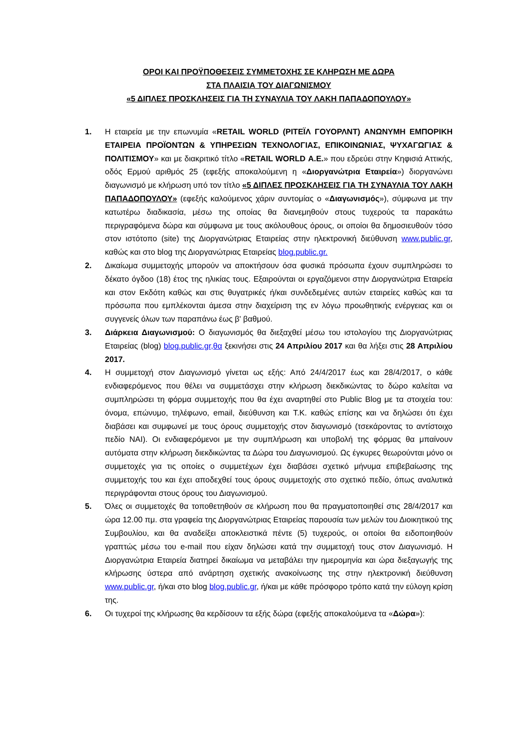ΟΡΟΙ ΚΑΙ ΠΡΟΫΠΟΘΕΣΕΙΣ ΣΥΜΜΕΤΟΧΗΣ ΣΕ ΚΛΗΡΩΣΗ ΜΕ ΔΩΡΑ
ΣΤΑ ΠΛΑΙΣΙΑ ΤΟΥ ΔΙΑΓΩΝΙΣΜΟΥ
«5 ΔΙΠΛΕΣ ΠΡΟΣΚΛΗΣΕΙΣ ΓΙΑ ΤΗ ΣΥΝΑΥΛΙΑ ΤΟΥ ΛΑΚΗ ΠΑΠΑΔΟΠΟΥΛΟΥ»
1. Η εταιρεία με την επωνυμία «RETAIL WORLD (ΡΙΤΕΪΛ ΓΟΥΟΡΛΝΤ) ΑΝΩΝΥΜΗ ΕΜΠΟΡΙΚΗ ΕΤΑΙΡΕΙΑ ΠΡΟΪΟΝΤΩΝ & ΥΠΗΡΕΣΙΩΝ ΤΕΧΝΟΛΟΓΙΑΣ, ΕΠΙΚΟΙΝΩΝΙΑΣ, ΨΥΧΑΓΩΓΙΑΣ & ΠΟΛΙΤΙΣΜΟΥ» και με διακριτικό τίτλο «RETAIL WORLD Α.Ε.» που εδρεύει στην Κηφισιά Αττικής, οδός Ερμού αριθμός 25 (εφεξής αποκαλούμενη η «Διοργανώτρια Εταιρεία») διοργανώνει διαγωνισμό με κλήρωση υπό τον τίτλο «5 ΔΙΠΛΕΣ ΠΡΟΣΚΛΗΣΕΙΣ ΓΙΑ ΤΗ ΣΥΝΑΥΛΙΑ ΤΟΥ ΛΑΚΗ ΠΑΠΑΔΟΠΟΥΛΟΥ» (εφεξής καλούμενος χάριν συντομίας ο «Διαγωνισμός»), σύμφωνα με την κατωτέρω διαδικασία, μέσω της οποίας θα διανεμηθούν στους τυχερούς τα παρακάτω περιγραφόμενα δώρα και σύμφωνα με τους ακόλουθους όρους, οι οποίοι θα δημοσιευθούν τόσο στον ιστότοπο (site) της Διοργανώτριας Εταιρείας στην ηλεκτρονική διεύθυνση www.public.gr, καθώς και στο blog της Διοργανώτριας Εταιρείας blog.public.gr.
2. Δικαίωμα συμμετοχής μπορούν να αποκτήσουν όσα φυσικά πρόσωπα έχουν συμπληρώσει το δέκατο όγδοο (18) έτος της ηλικίας τους. Εξαιρούνται οι εργαζόμενοι στην Διοργανώτρια Εταιρεία και στον Εκδότη καθώς και στις θυγατρικές ή/και συνδεδεμένες αυτών εταιρείες καθώς και τα πρόσωπα που εμπλέκονται άμεσα στην διαχείριση της εν λόγω προωθητικής ενέργειας και οι συγγενείς όλων των παραπάνω έως β' βαθμού.
3. Διάρκεια Διαγωνισμού: Ο διαγωνισμός θα διεξαχθεί μέσω του ιστολογίου της Διοργανώτριας Εταιρείας (blog) blog.public.gr,θα ξεκινήσει στις 24 Απριλίου 2017 και θα λήξει στις 28 Απριλίου 2017.
4. Η συμμετοχή στον Διαγωνισμό γίνεται ως εξής: Από 24/4/2017 έως και 28/4/2017, ο κάθε ενδιαφερόμενος που θέλει να συμμετάσχει στην κλήρωση διεκδικώντας το δώρο καλείται να συμπληρώσει τη φόρμα συμμετοχής που θα έχει αναρτηθεί στο Public Blog με τα στοιχεία του: όνομα, επώνυμο, τηλέφωνο, email, διεύθυνση και Τ.Κ. καθώς επίσης και να δηλώσει ότι έχει διαβάσει και συμφωνεί με τους όρους συμμετοχής στον διαγωνισμό (τσεκάροντας το αντίστοιχο πεδίο ΝΑΙ). Οι ενδιαφερόμενοι με την συμπλήρωση και υποβολή της φόρμας θα μπαίνουν αυτόματα στην κλήρωση διεκδικώντας τα Δώρα του Διαγωνισμού. Ως έγκυρες θεωρούνται μόνο οι συμμετοχές για τις οποίες ο συμμετέχων έχει διαβάσει σχετικό μήνυμα επιβεβαίωσης της συμμετοχής του και έχει αποδεχθεί τους όρους συμμετοχής στο σχετικό πεδίο, όπως αναλυτικά περιγράφονται στους όρους του Διαγωνισμού.
5. Όλες οι συμμετοχές θα τοποθετηθούν σε κλήρωση που θα πραγματοποιηθεί στις 28/4/2017 και ώρα 12.00 πμ. στα γραφεία της Διοργανώτριας Εταιρείας παρουσία των μελών του Διοικητικού της Συμβουλίου, και θα αναδείξει αποκλειστικά πέντε (5) τυχερούς, οι οποίοι θα ειδοποιηθούν γραπτώς μέσω του e-mail που είχαν δηλώσει κατά την συμμετοχή τους στον Διαγωνισμό. Η Διοργανώτρια Εταιρεία διατηρεί δικαίωμα να μεταβάλει την ημερομηνία και ώρα διεξαγωγής της κλήρωσης ύστερα από ανάρτηση σχετικής ανακοίνωσης της στην ηλεκτρονική διεύθυνση www.public.gr, ή/και στο blog blog.public.gr, ή/και με κάθε πρόσφορο τρόπο κατά την εύλογη κρίση της.
6. Οι τυχεροί της κλήρωσης θα κερδίσουν τα εξής δώρα (εφεξής αποκαλούμενα τα «Δώρα»):